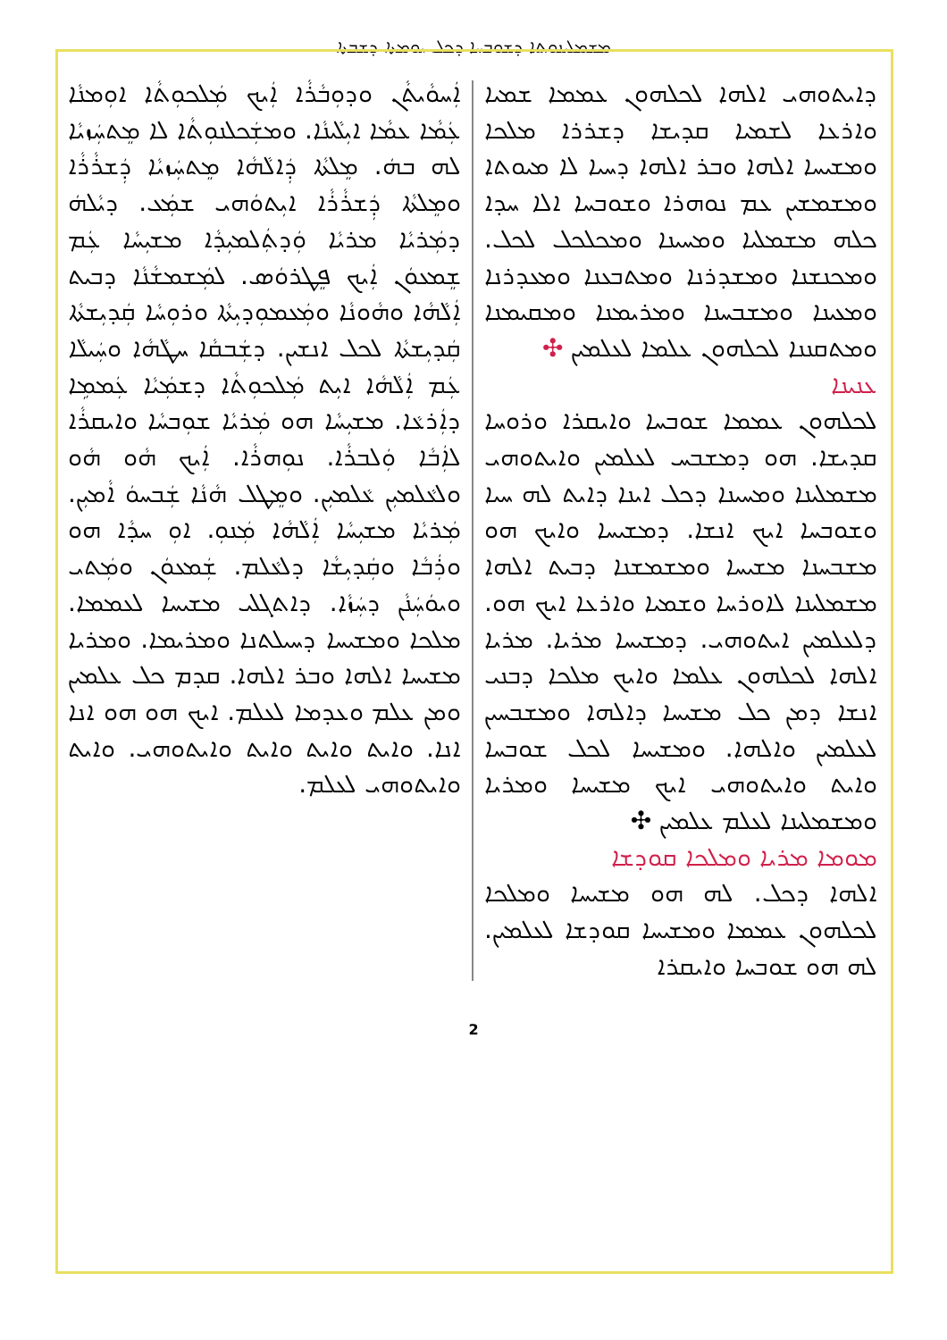ܡܫܡܠܝܢܘܬܐ ܕܫܘܒܚܐ ܕܟܠ ܝܘܡܬܐ ܕܫܒܬܐ
ܐܲܚܘܵܝܬܵܢ ܘܕܘܼܒܵܪܵܐ ܐܲܝܟ ܡܲܠܟܘܼܬܵܐ ܐܘܼܡܢܵܐ ܥܲܡܵܐ ܥܡܵܐ ܐܝܼܠܵܝܢܵܐ. ܘܡܫܲܟܠܢܘܼܬܵܐ ܠܐ ܡܸܬܚܲܙܝܵܐ ܠܗ ܒܗܿ. ܡܸܠܬܵܐ ܕܲܐܠܵܗܵܐ ܡܸܬܚܲܙܝܵܐ ܕܲܫܪܵܪܵܐ ܘܡܸܠܬܵܐ ܕܲܫܪܵܪܵܐ ܐܝܼܬܘܿܗܝ ܫܡܲܥ. ܕܝܵܠܗܿ ܕܡܲܪܝܵܐ ܡܪܝܵܐ ܘܲܕܬܲܠܡܝܼܕܵܐ ܡܫܝܼܚܵܐ ܥܲܡ ܫܸܡܥܘܿܢ ܐܲܝܟ ܦܸܛܪܘܿܣ. ܠܡܲܫܡܫܵܢܵܐ ܕܒܝܬ ܐܲܠܵܗܵܐ ܘܗܵܘܢܵܐ ܘܡܲܥܡܘܼܕܝܼܬܵܐ ܘܪܘܼܚܵܐ ܩܲܕܝܼܫܬܵܐ ܩܲܕܝܼܫܬܵܐ ܠܟܠ ܐܢܫܝܢ. ܕܫܲܒܩܵܐ ܚܛܵܗܵܐ ܘܚܲܝܠܵܐ ܥܲܡ ܐܲܠܵܗܵܐ ܐܝܼܬ ܡܲܠܟܘܼܬܵܐ ܕܫܡܲܝܵܐ ܥܲܡܡܹܐ ܕܐܲܪܥܵܐ. ܡܫܝܼܚܵܐ ܗܘ ܡܲܪܝܵܐ ܫܘܼܒܚܵܐ ܘܐܝܩܪܵܐ ܠܐܲܒܵܐ ܘܲܠܒܪܵܐ. ܢܘܼܗܪܵܐ. ܐܲܝܟ ܗܵܘ ܗܵܘ ܘܠܥܵܠܡܝܼܢ ܥܵܠܡܝܼܢ. ܘܡܸܛܠ ܗܵܢܵܐ ܫܲܒܚܘܿ ܐܵܡܝܼܢ. ܡܲܪܝܵܐ ܡܫܝܼܚܵܐ ܐܲܠܵܗܵܐ ܡܲܢܘܼ. ܐܘܼ ܚܕܵܐ ܗܘ ܘܪܲܒܵܐ ܘܩܲܕܝܼܫܵܐ ܕܠܥܵܠܡ. ܫܲܡܥܘܿܢ ܘܡܲܬܝ ܘܝܘܿܚܲܢܵܢ ܕܚܲܙܵܐ. ܕܐܬܓܠܝ ܡܫܝܚܐ ܠܥܡܡܐ. ܡܠܟܐ ܘܡܫܝܚܐ ܕܚܝܠܬܢܐ ܘܡܪܝܡܐ. ܘܡܪܝܐ ܡܫܝܚܐ ܐܠܗܐ ܘܒܪ ܐܠܗܐ. ܩܕܡ ܟܠ ܥܠܡܝܢ ܘܡܢ ܥܠܡ ܘܥܕܡܐ ܠܥܠܡ. ܐܝܟ ܗܘ ܗܘ ܐܢܐ ܐܢܐ. ܘܐܝܬ ܘܐܝܬ ܘܐܝܬ ܘܐܝܬܘܗܝ. ܘܐܝܬ ܘܐܝܬܘܗܝ ܠܥܠܡ.
ܕܐܝܬܘܗܝ ܐܠܗܐ ܠܟܠܗܘܢ ܥܡܡܐ ܫܡܝܐ ܘܐܪܥܐ ܠܫܡܝܐ ܩܕܝܫܐ ܕܫܪܪܐ ܡܠܟܐ ܘܡܫܝܚܐ ܐܠܗܐ ܘܒܪ ܐܠܗܐ ܕܚܝܐ ܠܐ ܡܝܘܬܐ ܘܡܫܡܫܝܢ ܥܡ ܢܘܗܪܐ ܘܫܘܒܚܐ ܐܠܐ ܚܕܐ ܟܠܗ ܡܫܡܠܝܐ ܘܡܚܝܢܐ ܘܡܟܠܟܠ ܠܟܠ. ܘܡܟܢܫܢܐ ܘܡܫܕܪܢܐ ܘܡܬܒܥܢܐ ܘܡܥܕܪܢܐ ܘܡܥܝܢܐ ܘܡܫܒܚܢܐ ܘܡܪܝܡܢܐ ܘܡܩܝܡܢܐ ܘܡܬܩܢܢܐ ܠܟܠܗܘܢ ܥܠܡܐ ܠܥܠܡܝܢ ✣
ܥܢܝܢܐ
ܠܟܠܗܘܢ ܥܡܡܐ ܫܘܒܚܐ ܘܐܝܩܪܐ ܘܪܘܚܐ ܩܕܝܫܐ. ܗܘ ܕܡܫܒܚ ܠܥܠܡܝܢ ܘܐܝܬܘܗܝ ܡܫܡܠܝܢܐ ܘܡܚܝܢܐ ܕܟܠ ܐܝܢܐ ܕܐܝܬ ܠܗ ܚܝܐ ܘܫܘܒܚܐ ܐܝܟ ܐܢܫܐ. ܕܡܫܝܚܐ ܘܐܝܟ ܗܘ ܡܫܒܚܢܐ ܡܫܝܚܐ ܘܡܫܡܫܢܐ ܕܒܝܬ ܐܠܗܐ ܡܫܡܠܝܢܐ ܠܐܘܪܚܐ ܘܫܡܝܐ ܘܐܪܥܐ ܐܝܟ ܗܘ. ܕܠܥܠܡܝܢ ܐܝܬܘܗܝ. ܕܡܫܝܚܐ ܡܪܝܐ. ܡܪܝܐ ܐܠܗܐ ܠܟܠܗܘܢ ܥܠܡܐ ܘܐܝܟ ܡܠܟܐ ܕܒܢܝ ܐܢܫܐ ܕܡܢ ܟܠ ܡܫܝܚܐ ܕܐܠܗܐ ܘܡܫܒܚܝܢ ܠܥܠܡܝܢ ܘܐܠܗܐ. ܘܡܫܝܚܐ ܠܟܠ ܫܘܒܚܐ ܘܐܝܬ ܘܐܝܬܘܗܝ ܐܝܟ ܡܫܝܚܐ ܘܡܪܝܐ ܘܡܫܡܠܝܢܐ ܠܥܠܡ ܥܠܡܝܢ ✣
ܡܘܡܐ ܡܪܝܐ ܘܡܠܟܐ ܩܘܕܫܐ
ܐܠܗܐ ܕܟܠ. ܠܗ ܗܘ ܡܫܝܚܐ ܘܡܠܟܐ ܠܟܠܗܘܢ ܥܡܡܐ ܘܡܫܝܚܐ ܩܘܕܫܐ ܠܥܠܡܝܢ. ܠܗ ܗܘ ܫܘܒܚܐ ܘܐܝܩܪܐ
2